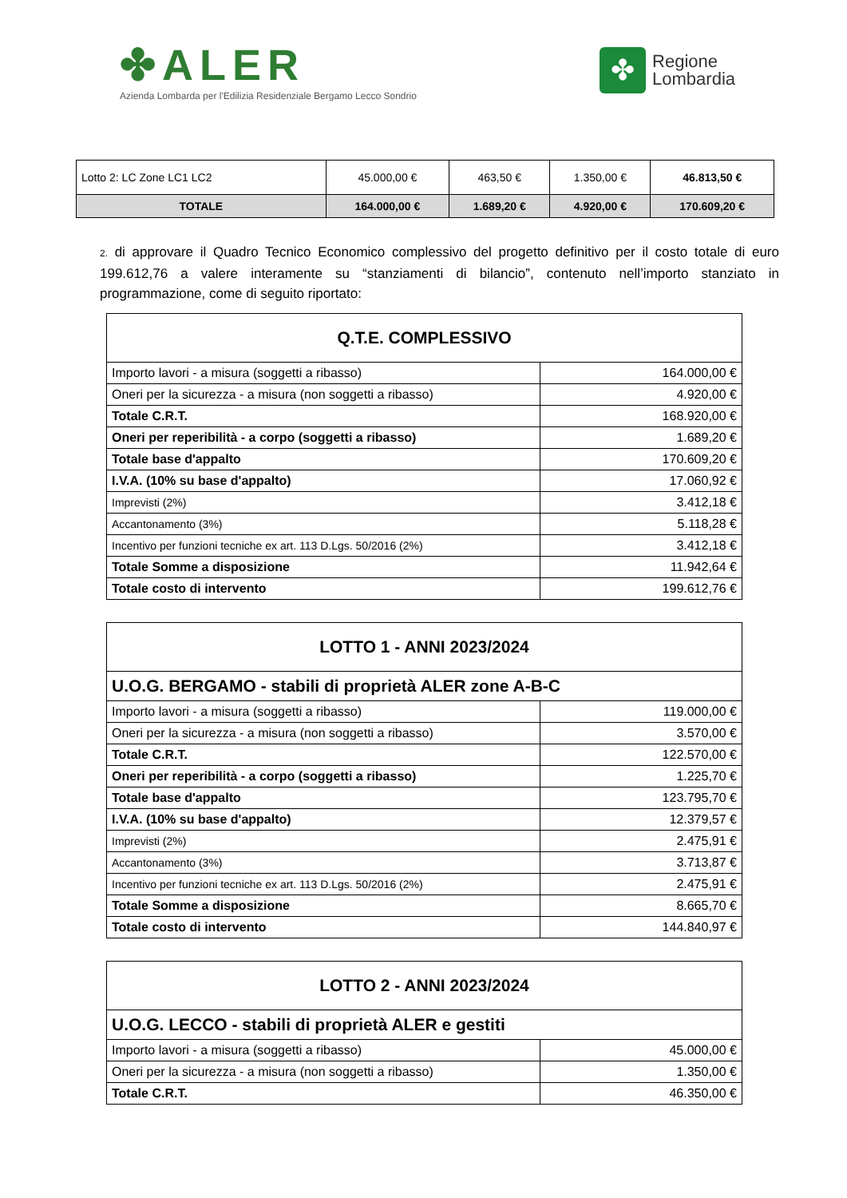✤ALER
Azienda Lombarda per l'Edilizia Residenziale Bergamo Lecco Sondrio
✤
Regione
Lombardia
| Lotto 2: LC Zone LC1 LC2 | 45.000,00 € | 463,50 € | 1.350,00 € | 46.813,50 € |
| TOTALE | 164.000,00 € | 1.689,20 € | 4.920,00 € | 170.609,20 € |
2. di approvare il Quadro Tecnico Economico complessivo del progetto definitivo per il costo totale di euro 199.612,76 a valere interamente su “stanziamenti di bilancio”, contenuto nell’importo stanziato in programmazione, come di seguito riportato:
| Q.T.E. COMPLESSIVO | |
| --- | --- |
| Importo lavori - a misura (soggetti a ribasso) | 164.000,00 € |
| Oneri per la sicurezza - a misura (non soggetti a ribasso) | 4.920,00 € |
| Totale C.R.T. | 168.920,00 € |
| Oneri per reperibilità - a corpo (soggetti a ribasso) | 1.689,20 € |
| Totale base d'appalto | 170.609,20 € |
| I.V.A. (10% su base d'appalto) | 17.060,92 € |
| Imprevisti (2%) | 3.412,18 € |
| Accantonamento (3%) | 5.118,28 € |
| Incentivo per funzioni tecniche ex art. 113 D.Lgs. 50/2016 (2%) | 3.412,18 € |
| Totale Somme a disposizione | 11.942,64 € |
| Totale costo di intervento | 199.612,76 € |
| LOTTO 1 - ANNI 2023/2024 | |
| --- | --- |
| U.O.G. BERGAMO - stabili di proprietà ALER zone A-B-C | |
| Importo lavori - a misura (soggetti a ribasso) | 119.000,00 € |
| Oneri per la sicurezza - a misura (non soggetti a ribasso) | 3.570,00 € |
| Totale C.R.T. | 122.570,00 € |
| Oneri per reperibilità - a corpo (soggetti a ribasso) | 1.225,70 € |
| Totale base d'appalto | 123.795,70 € |
| I.V.A. (10% su base d'appalto) | 12.379,57 € |
| Imprevisti (2%) | 2.475,91 € |
| Accantonamento (3%) | 3.713,87 € |
| Incentivo per funzioni tecniche ex art. 113 D.Lgs. 50/2016 (2%) | 2.475,91 € |
| Totale Somme a disposizione | 8.665,70 € |
| Totale costo di intervento | 144.840,97 € |
| LOTTO 2 - ANNI 2023/2024 | |
| --- | --- |
| U.O.G. LECCO - stabili di proprietà ALER e gestiti | |
| Importo lavori - a misura (soggetti a ribasso) | 45.000,00 € |
| Oneri per la sicurezza - a misura (non soggetti a ribasso) | 1.350,00 € |
| Totale C.R.T. | 46.350,00 € |